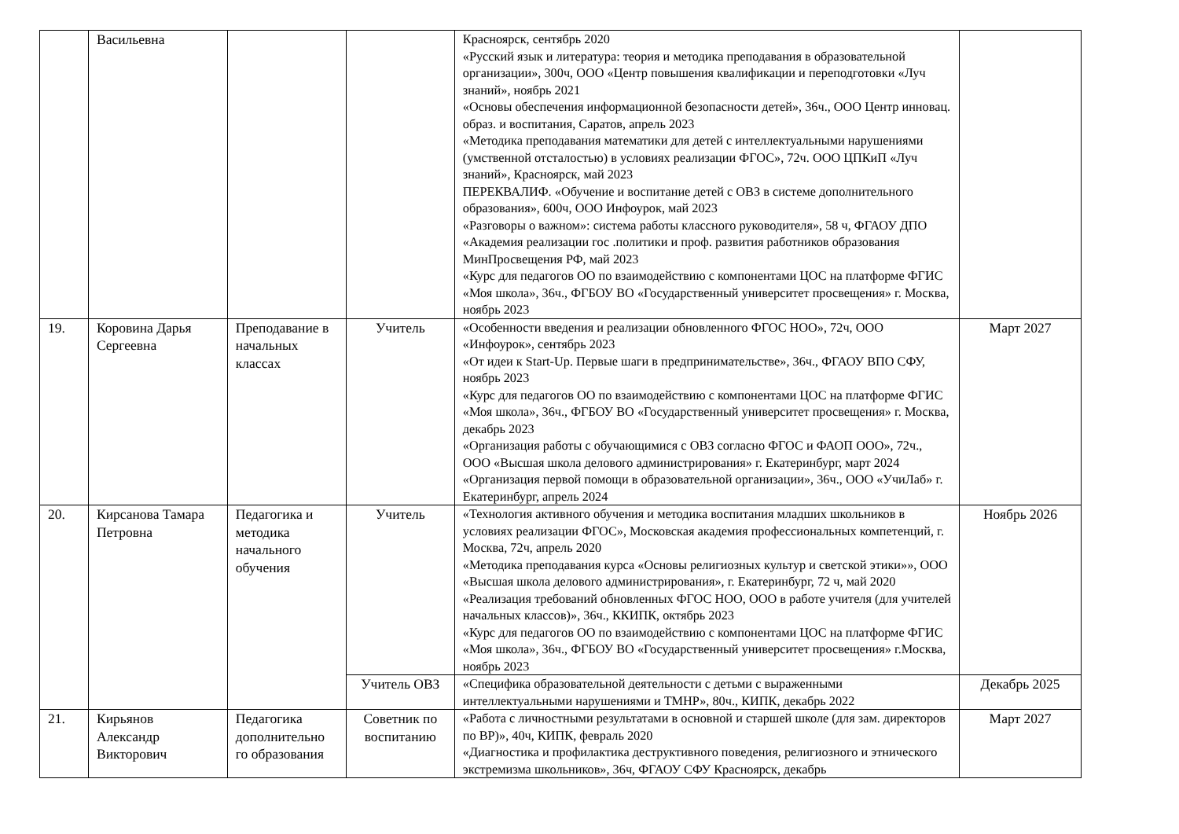| | Васильевна | | | Красноярск, сентябрь 2020 «Русский язык и литература: теория и методика преподавания в образовательной организации», 300ч, ООО «Центр повышения квалификации и переподготовки «Луч знаний», ноябрь 2021 «Основы обеспечения информационной безопасности детей», 36ч., ООО Центр инновац. образ. и воспитания, Саратов, апрель 2023 «Методика преподавания математики для детей с интеллектуальными нарушениями (умственной отсталостью) в условиях реализации ФГОС», 72ч. ООО ЦПКиП «Луч знаний», Красноярск, май 2023 ПЕРЕКВАЛИФ. «Обучение и воспитание детей с ОВЗ в системе дополнительного образования», 600ч, ООО Инфоурок, май 2023 «Разговоры о важном»: система работы классного руководителя», 58 ч, ФГАОУ ДПО «Академия реализации гос .политики и проф. развития работников образования МинПросвещения РФ, май 2023 «Курс для педагогов ОО по взаимодействию с компонентами ЦОС на платформе ФГИС «Моя школа», 36ч., ФГБОУ ВО «Государственный университет просвещения» г. Москва, ноябрь 2023 | |
| 19. | Коровина Дарья Сергеевна | Преподавание в начальных классах | Учитель | «Особенности введения и реализации обновленного ФГОС НОО», 72ч, ООО «Инфоурок», сентябрь 2023 «От идеи к Start-Up. Первые шаги в предпринимательстве», 36ч., ФГАОУ ВПО СФУ, ноябрь 2023 «Курс для педагогов ОО по взаимодействию с компонентами ЦОС на платформе ФГИС «Моя школа», 36ч., ФГБОУ ВО «Государственный университет просвещения» г. Москва, декабрь 2023 «Организация работы с обучающимися с ОВЗ согласно ФГОС и ФАОП ООО», 72ч., ООО «Высшая школа делового администрирования» г. Екатеринбург, март 2024 «Организация первой помощи в образовательной организации», 36ч., ООО «УчиЛаб» г. Екатеринбург, апрель 2024 | Март 2027 |
| 20. | Кирсанова Тамара Петровна | Педагогика и методика начального обучения | Учитель | «Технология активного обучения и методика воспитания младших школьников в условиях реализации ФГОС», Московская академия профессиональных компетенций, г. Москва, 72ч, апрель 2020 «Методика преподавания курса «Основы религиозных культур и светской этики»», ООО «Высшая школа делового администрирования», г. Екатеринбург, 72 ч, май 2020 «Реализация требований обновленных ФГОС НОО, ООО в работе учителя (для учителей начальных классов)», 36ч., ККИПК, октябрь 2023 «Курс для педагогов ОО по взаимодействию с компонентами ЦОС на платформе ФГИС «Моя школа», 36ч., ФГБОУ ВО «Государственный университет просвещения» г.Москва, ноябрь 2023 | Ноябрь 2026 |
| | | | Учитель ОВЗ | «Специфика образовательной деятельности с детьми с выраженными интеллектуальными нарушениями и ТМНР», 80ч., КИПК, декабрь 2022 | Декабрь 2025 |
| 21. | Кирьянов Александр Викторович | Педагогика дополнительно го образования | Советник по воспитанию | «Работа с личностными результатами в основной и старшей школе (для зам. директоров по ВР)», 40ч, КИПК, февраль 2020 «Диагностика и профилактика деструктивного поведения, религиозного и этнического экстремизма школьников», 36ч, ФГАОУ СФУ Красноярск, декабрь | Март 2027 |